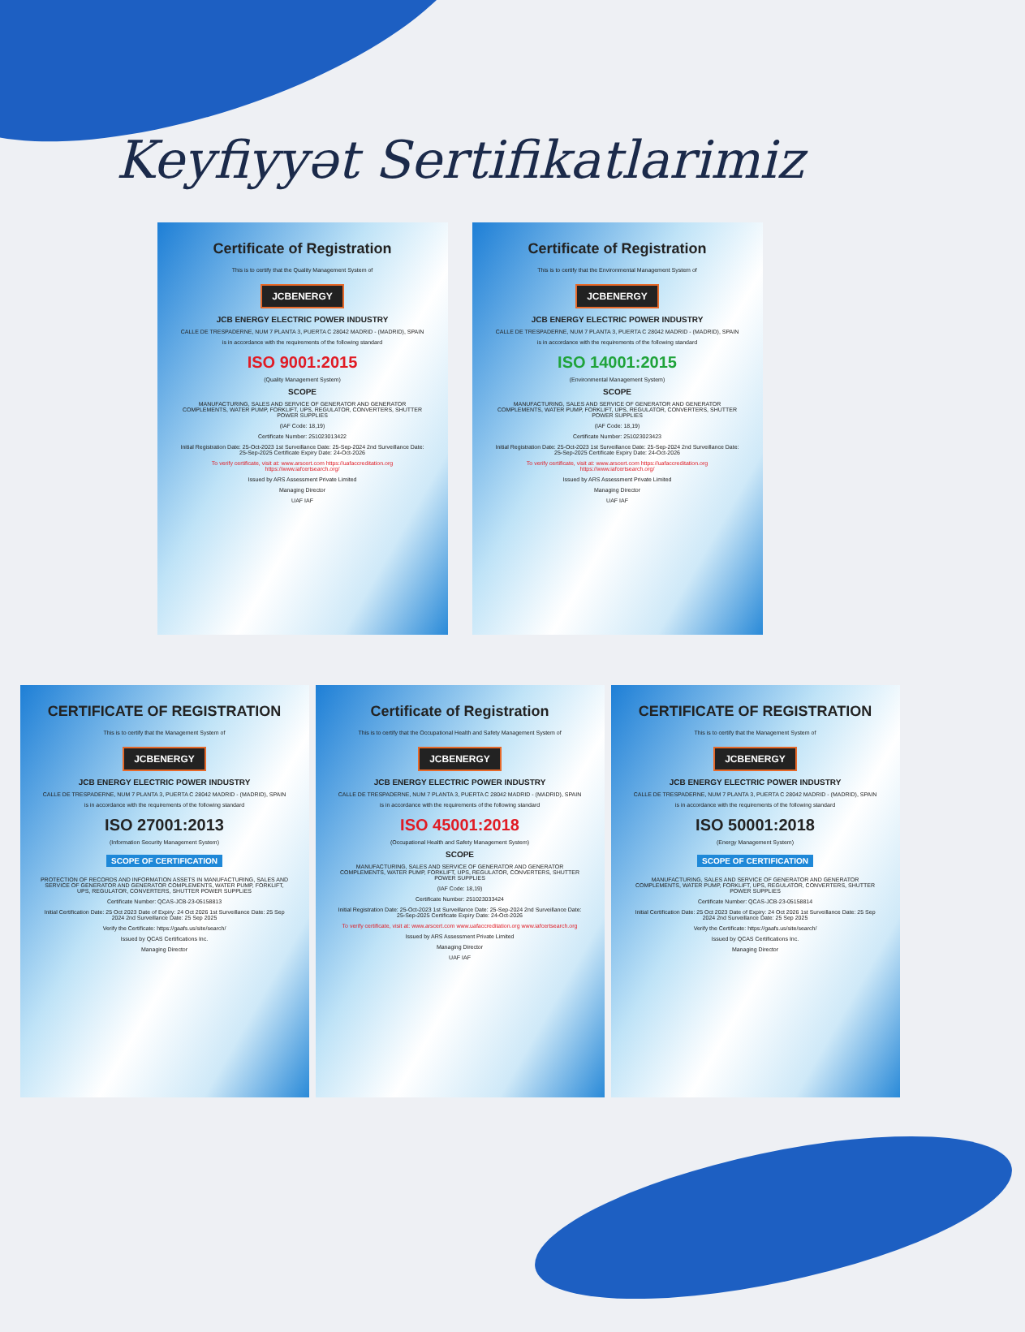Keyfiyyət Sertifikatlarimiz
Certificate of Registration
This is to certify that the Quality Management System of
JCBENERGY
JCB ENERGY ELECTRIC POWER INDUSTRY
CALLE DE TRESPADERNE, NUM 7 PLANTA 3, PUERTA C 28042 MADRID - (MADRID), SPAIN
is in accordance with the requirements of the following standard
ISO 9001:2015
(Quality Management System)
SCOPE
MANUFACTURING, SALES AND SERVICE OF GENERATOR AND GENERATOR COMPLEMENTS, WATER PUMP, FORKLIFT, UPS, REGULATOR, CONVERTERS, SHUTTER POWER SUPPLIES
(IAF Code: 18,19)
Certificate Number: 251023013422
Initial Registration Date: 25-Oct-2023 1st Surveillance Date: 25-Sep-2024 2nd Surveillance Date: 25-Sep-2025 Certificate Expiry Date: 24-Oct-2026
To verify certificate, visit at: www.arscert.com https://uafaccreditation.org https://www.iafcertsearch.org/
Issued by ARS Assessment Private Limited
Managing Director
UAF IAF
Certificate of Registration
This is to certify that the Environmental Management System of
JCBENERGY
JCB ENERGY ELECTRIC POWER INDUSTRY
CALLE DE TRESPADERNE, NUM 7 PLANTA 3, PUERTA C 28042 MADRID - (MADRID), SPAIN
is in accordance with the requirements of the following standard
ISO 14001:2015
(Environmental Management System)
SCOPE
MANUFACTURING, SALES AND SERVICE OF GENERATOR AND GENERATOR COMPLEMENTS, WATER PUMP, FORKLIFT, UPS, REGULATOR, CONVERTERS, SHUTTER POWER SUPPLIES
(IAF Code: 18,19)
Certificate Number: 251023023423
Initial Registration Date: 25-Oct-2023 1st Surveillance Date: 25-Sep-2024 2nd Surveillance Date: 25-Sep-2025 Certificate Expiry Date: 24-Oct-2026
To verify certificate, visit at: www.arscert.com https://uafaccreditation.org https://www.iafcertsearch.org/
Issued by ARS Assessment Private Limited
Managing Director
UAF IAF
CERTIFICATE OF REGISTRATION
This is to certify that the Management System of
JCBENERGY
JCB ENERGY ELECTRIC POWER INDUSTRY
CALLE DE TRESPADERNE, NUM 7 PLANTA 3, PUERTA C 28042 MADRID - (MADRID), SPAIN
is in accordance with the requirements of the following standard
ISO 27001:2013
(Information Security Management System)
SCOPE OF CERTIFICATION
PROTECTION OF RECORDS AND INFORMATION ASSETS IN MANUFACTURING, SALES AND SERVICE OF GENERATOR AND GENERATOR COMPLEMENTS, WATER PUMP, FORKLIFT, UPS, REGULATOR, CONVERTERS, SHUTTER POWER SUPPLIES
Certificate Number: QCAS-JCB-23-05158813
Initial Certification Date: 25 Oct 2023 Date of Expiry: 24 Oct 2026 1st Surveillance Date: 25 Sep 2024 2nd Surveillance Date: 25 Sep 2025
Verify the Certificate: https://gaafs.us/site/search/
Issued by QCAS Certifications Inc.
Managing Director
Certificate of Registration
This is to certify that the Occupational Health and Safety Management System of
JCBENERGY
JCB ENERGY ELECTRIC POWER INDUSTRY
CALLE DE TRESPADERNE, NUM 7 PLANTA 3, PUERTA C 28042 MADRID - (MADRID), SPAIN
is in accordance with the requirements of the following standard
ISO 45001:2018
(Occupational Health and Safety Management System)
SCOPE
MANUFACTURING, SALES AND SERVICE OF GENERATOR AND GENERATOR COMPLEMENTS, WATER PUMP, FORKLIFT, UPS, REGULATOR, CONVERTERS, SHUTTER POWER SUPPLIES
(IAF Code: 18,19)
Certificate Number: 251023033424
Initial Registration Date: 25-Oct-2023 1st Surveillance Date: 25-Sep-2024 2nd Surveillance Date: 25-Sep-2025 Certificate Expiry Date: 24-Oct-2026
To verify certificate, visit at: www.arscert.com www.uafaccreditation.org www.iafcertsearch.org
Issued by ARS Assessment Private Limited
Managing Director
UAF IAF
CERTIFICATE OF REGISTRATION
This is to certify that the Management System of
JCBENERGY
JCB ENERGY ELECTRIC POWER INDUSTRY
CALLE DE TRESPADERNE, NUM 7 PLANTA 3, PUERTA C 28042 MADRID - (MADRID), SPAIN
is in accordance with the requirements of the following standard
ISO 50001:2018
(Energy Management System)
SCOPE OF CERTIFICATION
MANUFACTURING, SALES AND SERVICE OF GENERATOR AND GENERATOR COMPLEMENTS, WATER PUMP, FORKLIFT, UPS, REGULATOR, CONVERTERS, SHUTTER POWER SUPPLIES
Certificate Number: QCAS-JCB-23-05158814
Initial Certification Date: 25 Oct 2023 Date of Expiry: 24 Oct 2026 1st Surveillance Date: 25 Sep 2024 2nd Surveillance Date: 25 Sep 2025
Verify the Certificate: https://gaafs.us/site/search/
Issued by QCAS Certifications Inc.
Managing Director